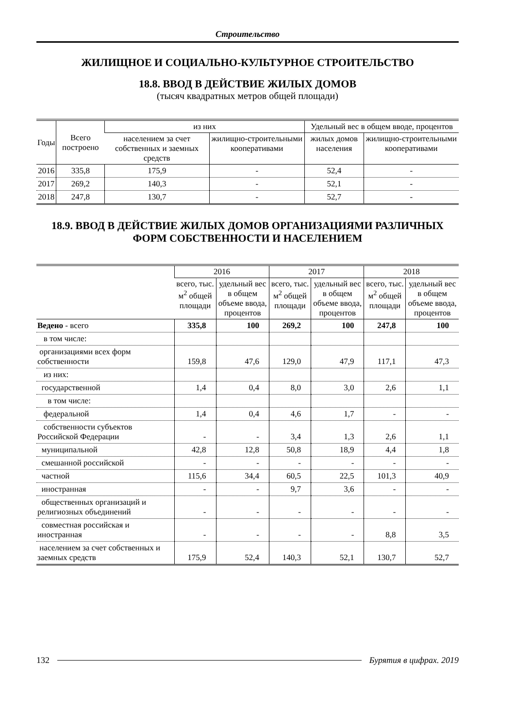Строительство
ЖИЛИЩНОЕ И СОЦИАЛЬНО-КУЛЬТУРНОЕ СТРОИТЕЛЬСТВО
18.8. ВВОД В ДЕЙСТВИЕ ЖИЛЫХ ДОМОВ
(тысяч квадратных метров общей площади)
| Годы | Всего построено | из них | | Удельный вес в общем вводе, процентов | |
| --- | --- | --- | --- | --- | --- |
| | | населением за счет собственных и заемных средств | жилищно-строительными кооперативами | жилых домов населения | жилищно-строительными кооперативами |
| 2016 | 335,8 | 175,9 | - | 52,4 | - |
| 2017 | 269,2 | 140,3 | - | 52,1 | - |
| 2018 | 247,8 | 130,7 | - | 52,7 | - |
18.9. ВВОД В ДЕЙСТВИЕ ЖИЛЫХ ДОМОВ ОРГАНИЗАЦИЯМИ РАЗЛИЧНЫХ ФОРМ СОБСТВЕННОСТИ И НАСЕЛЕНИЕМ
| | 2016 | | 2017 | | 2018 | |
| --- | --- | --- | --- | --- | --- | --- |
| | всего, тыс. м<sup>2</sup> общей площади | удельный вес в общем объеме ввода, процентов | всего, тыс. м<sup>2</sup> общей площади | удельный вес в общем объеме ввода, процентов | всего, тыс. м<sup>2</sup> общей площади | удельный вес в общем объеме ввода, процентов |
| Ведено - всего | 335,8 | 100 | 269,2 | 100 | 247,8 | 100 |
| в том числе: | | | | | | |
| организациями всех форм собственности | 159,8 | 47,6 | 129,0 | 47,9 | 117,1 | 47,3 |
| из них: | | | | | | |
| государственной | 1,4 | 0,4 | 8,0 | 3,0 | 2,6 | 1,1 |
| в том числе: | | | | | | |
| федеральной | 1,4 | 0,4 | 4,6 | 1,7 | - | - |
| собственности субъектов Российской Федерации | - | - | 3,4 | 1,3 | 2,6 | 1,1 |
| муниципальной | 42,8 | 12,8 | 50,8 | 18,9 | 4,4 | 1,8 |
| смешанной российской | - | - | - | - | - | - |
| частной | 115,6 | 34,4 | 60,5 | 22,5 | 101,3 | 40,9 |
| иностранная | - | - | 9,7 | 3,6 | - | - |
| общественных организаций и религиозных объединений | - | - | - | - | - | - |
| совместная российская и иностранная | - | - | - | - | 8,8 | 3,5 |
| населением за счет собственных и заемных средств | 175,9 | 52,4 | 140,3 | 52,1 | 130,7 | 52,7 |
132 Бурятия в цифрах. 2019